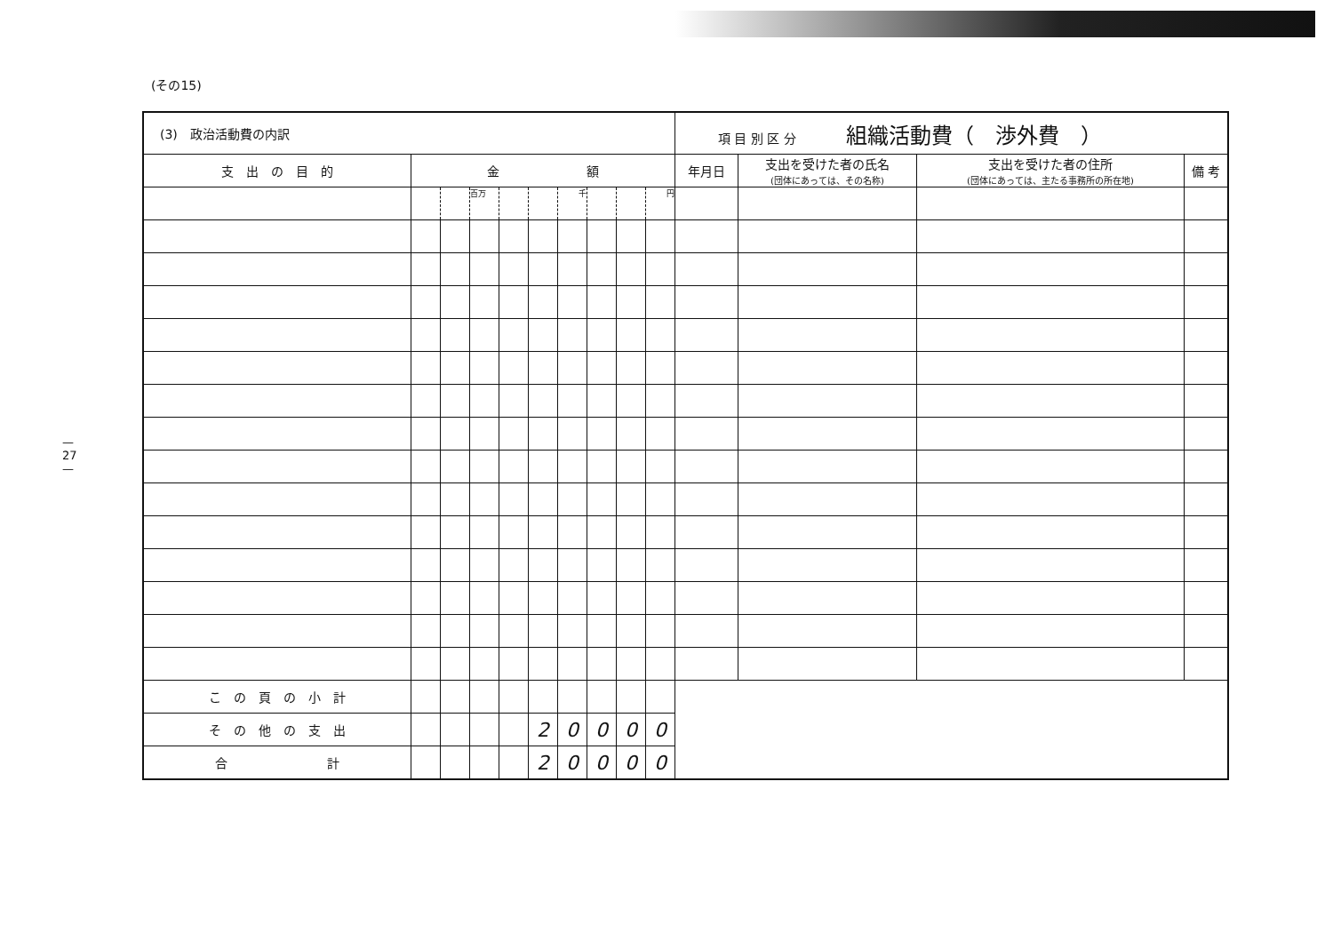— 27 —
(その15)
| (3) 政治活動費の内訳 | | | | | | | | | | 項 目 別 区 分 組織活動費（ 渉外費 ） | | | |
| 支 出 の 目 的 | 金 額 | | | | | | | | | 年月日 | 支出を受けた者の氏名 (団体にあっては、その名称) | 支出を受けた者の住所 (団体にあっては、主たる事務所の所在地) | 備 考 |
| | | | 百万 | | | 千 | | | 円 | | | | |
| こ の 頁 の 小 計 | | | | | | | | | | | | | |
| そ の 他 の 支 出 | | | | | 2 | 0 | 0 | 0 | 0 | | | | |
| 合 計 | | | | | 2 | 0 | 0 | 0 | 0 | | | | |